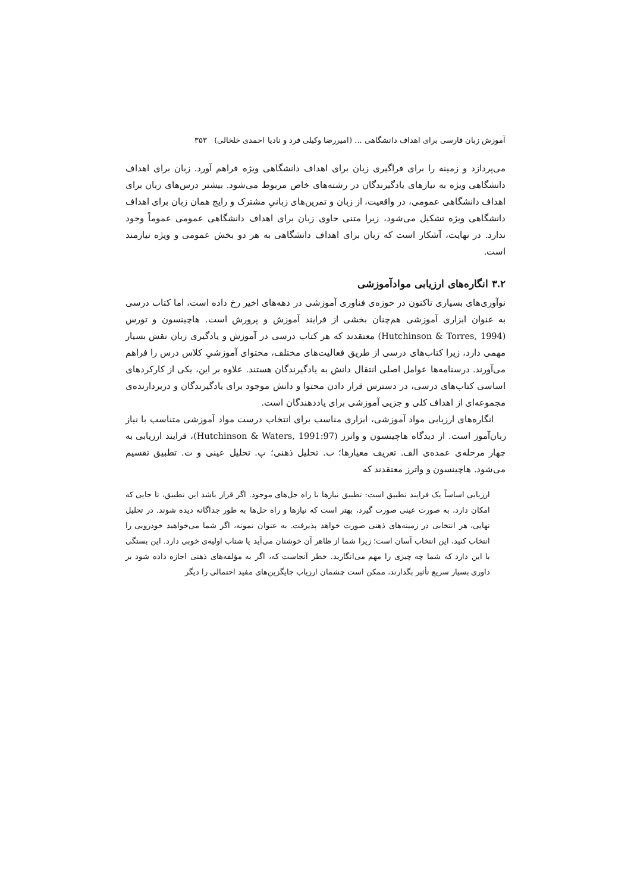آموزش زبان فارسی برای اهداف دانشگاهی ... (امیررضا وکیلی فرد و نادیا احمدی خلخالی) ۳۵۳
می‌پردازد و زمینه را برای فراگیری زبان برای اهداف دانشگاهی ویژه فراهم آورد. زبان برای اهداف دانشگاهی ویژه به نیازهای یادگیرندگان در رشته‌های خاص مربوط می‌شود. بیشتر درس‌های زبان برای اهداف دانشگاهی عمومی، در واقعیت، از زبان و تمرین‌های زبانیِ مشترک و رایج همان زبان برای اهداف دانشگاهی ویژه تشکیل می‌شود، زیرا متنی حاوی زبان برای اهداف دانشگاهی عمومی عموماً وجود ندارد. در نهایت، آشکار است که زبان برای اهداف دانشگاهی به هر دو بخش عمومی و ویژه نیازمند است.
۳.۲ انگاره‌های ارزیابی موادآموزشی
نوآوری‌های بسیاری تاکنون در حوزه‌ی فناوری آموزشی در دهه‌های اخیر رخ داده است، اما کتاب درسی به عنوان ابزاری آموزشی هم‌چنان بخشی از فرایند آموزش و پرورش است. هاچینسون و تورس (Hutchinson & Torres, 1994) معتقدند که هر کتاب درسی در آموزش و یادگیری زبان نقش بسیار مهمی دارد، زیرا کتاب‌های درسی از طریق فعالیت‌های مختلف، محتوای آموزشیِ کلاس درس را فراهم می‌آورند. درسنامه‌ها عوامل اصلی انتقال دانش به یادگیرندگان هستند. علاوه بر این، یکی از کارکردهای اساسی کتاب‌های درسی، در دسترس قرار دادن محتوا و دانش موجود برای یادگیرندگان و دربردارنده‌ی مجموعه‌ای از اهداف کلی و جزیی آموزشی برای یاددهندگان است.
انگاره‌های ارزیابی مواد آموزشی، ابزاری مناسب برای انتخاب درست مواد آموزشی متناسب با نیاز زبان‌آموز است. از دیدگاه هاچینسون و واترز (Hutchinson & Waters, 1991:97)، فرایند ارزیابی به چهار مرحله‌ی عمده‌ی الف. تعریف معیارها؛ ب. تحلیل ذهنی؛ پ. تحلیل عینی و ت. تطبیق تقسیم می‌شود. هاچینسون و واترز معتقدند که
ارزیابی اساساً یک فرایند تطبیق است: تطبیق نیازها با راه حل‌های موجود. اگر قرار باشد این تطبیق، تا جایی که امکان دارد، به صورت عینی صورت گیرد، بهتر است که نیازها و راه حل‌ها به طور جداگانه دیده شوند. در تحلیل نهایی، هر انتخابی در زمینه‌های ذهنی صورت خواهد پذیرفت. به عنوان نمونه، اگر شما می‌خواهید خودرویی را انتخاب کنید، این انتخاب آسان است؛ زیرا شما از ظاهر آن خوشتان می‌آید یا شتاب اولیه‌ی خوبی دارد. این بستگی با این دارد که شما چه چیزی را مهم می‌انگارید. خطر آنجاست که، اگر به مؤلفه‌های ذهنی اجازه داده شود بر داوری بسیار سریع تأثیر بگذارند، ممکن است چشمان ارزیاب جایگزین‌های مفید احتمالی را دیگر